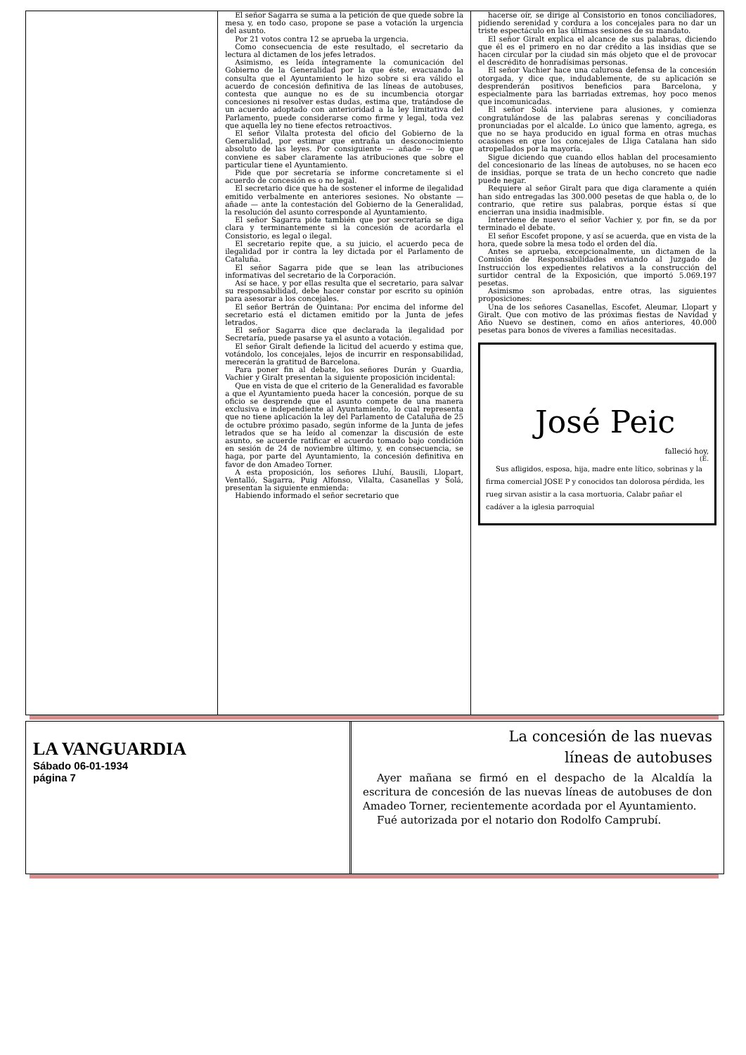El señor Sagarra se suma a la petición de que quede sobre la mesa y, en todo caso, propone se pase a votación la urgencia del asunto.
Por 21 votos contra 12 se aprueba la urgencia.
Como consecuencia de este resultado, el secretario da lectura al dictamen de los jefes letrados.
Asimismo, es leída íntegramente la comunicación del Gobierno de la Generalidad por la que éste, evacuando la consulta que el Ayuntamiento le hizo sobre si era válido el acuerdo de concesión definitiva de las líneas de autobuses, contesta que aunque no es de su incumbencia otorgar concesiones ni resolver estas dudas, estima que, tratándose de un acuerdo adoptado con anterioridad a la ley limitativa del Parlamento, puede considerarse como firme y legal, toda vez que aquella ley no tiene efectos retroactivos.
El señor Vilalta protesta del oficio del Gobierno de la Generalidad, por estimar que entraña un desconocimiento absoluto de las leyes. Por consiguiente — añade — lo que conviene es saber claramente las atribuciones que sobre el particular tiene el Ayuntamiento.
Pide que por secretaría se informe concretamente si el acuerdo de concesión es o no legal.
El secretario dice que ha de sostener el informe de ilegalidad emitido verbalmente en anteriores sesiones. No obstante — añade — ante la contestación del Gobierno de la Generalidad, la resolución del asunto corresponde al Ayuntamiento.
El señor Sagarra pide también que por secretaría se diga clara y terminantemente si la concesión de acordarla el Consistorio, es legal o ilegal.
El secretario repite que, a su juicio, el acuerdo peca de ilegalidad por ir contra la ley dictada por el Parlamento de Cataluña.
El señor Sagarra pide que se lean las atribuciones informativas del secretario de la Corporación.
Así se hace, y por ellas resulta que el secretario, para salvar su responsabilidad, debe hacer constar por escrito su opinión para asesorar a los concejales.
El señor Bertrán de Quintana: Por encima del informe del secretario está el dictamen emitido por la Junta de jefes letrados.
El señor Sagarra dice que declarada la ilegalidad por Secretaría, puede pasarse ya el asunto a votación.
El señor Giralt defiende la licitud del acuerdo y estima que, votándolo, los concejales, lejos de incurrir en responsabilidad, merecerán la gratitud de Barcelona.
Para poner fin al debate, los señores Durán y Guardia, Vachier y Giralt presentan la siguiente proposición incidental:
Que en vista de que el criterio de la Generalidad es favorable a que el Ayuntamiento pueda hacer la concesión, porque de su oficio se desprende que el asunto compete de una manera exclusiva e independiente al Ayuntamiento, lo cual representa que no tiene aplicación la ley del Parlamento de Cataluña de 25 de octubre próximo pasado, según informe de la Junta de jefes letrados que se ha leído al comenzar la discusión de este asunto, se acuerde ratificar el acuerdo tomado bajo condición en sesión de 24 de noviembre último, y, en consecuencia, se haga, por parte del Ayuntamiento, la concesión definitiva en favor de don Amadeo Torner.
A esta proposición, los señores Lluhí, Bausili, Llopart, Ventalló, Sagarra, Puig Alfonso, Vilalta, Casanellas y Solá, presentan la siguiente enmienda:
Habiendo informado el señor secretario que
hacerse oír, se dirige al Consistorio en tonos conciliadores, pidiendo serenidad y cordura a los concejales para no dar un triste espectáculo en las últimas sesiones de su mandato.
El señor Giralt explica el alcance de sus palabras, diciendo que él es el primero en no dar crédito a las insidias que se hacen circular por la ciudad sin más objeto que el de provocar el descrédito de honradísimas personas.
El señor Vachier hace una calurosa defensa de la concesión otorgada, y dice que, indudablemente, de su aplicación se desprenderán positivos beneficios para Barcelona, y especialmente para las barriadas extremas, hoy poco menos que incomunicadas.
El señor Solá interviene para alusiones, y comienza congratulándose de las palabras serenas y conciliadoras pronunciadas por el alcalde. Lo único que lamento, agrega, es que no se haya producido en igual forma en otras muchas ocasiones en que los concejales de Lliga Catalana han sido atropellados por la mayoría.
Sigue diciendo que cuando ellos hablan del procesamiento del concesionario de las líneas de autobuses, no se hacen eco de insidias, porque se trata de un hecho concreto que nadie puede negar.
Requiere al señor Giralt para que diga claramente a quién han sido entregadas las 300.000 pesetas de que habla o, de lo contrario, que retire sus palabras, porque éstas sí que encierran una insidia inadmisible.
Interviene de nuevo el señor Vachier y, por fin, se da por terminado el debate.
El señor Escofet propone, y así se acuerda, que en vista de la hora, quede sobre la mesa todo el orden del día.
Antes se aprueba, excepcionalmente, un dictamen de la Comisión de Responsabilidades enviando al Juzgado de Instrucción los expedientes relativos a la construcción del surtidor central de la Exposición, que importó 5.069.197 pesetas.
Asimismo son aprobadas, entre otras, las siguientes proposiciones:
Una de los señores Casanellas, Escofet, Aleumar, Llopart y Giralt. Que con motivo de las próximas fiestas de Navidad y Año Nuevo se destinen, como en años anteriores, 40.000 pesetas para bonos de víveres a familias necesitadas.
José Peic
falleció hoy,
(E.
Sus afligidos, esposa, hija, madre ente lítico, sobrinas y la firma comercial JOSE P y conocidos tan dolorosa pérdida, les rueg sirvan asistir a la casa mortuoria, Calabr pañar el cadáver a la iglesia parroquial
LA VANGUARDIA
Sábado 06-01-1934
página 7
La concesión de las nuevas
líneas de autobuses
Ayer mañana se firmó en el despacho de la Alcaldía la escritura de concesión de las nuevas líneas de autobuses de don Amadeo Torner, recientemente acordada por el Ayuntamiento.
Fué autorizada por el notario don Rodolfo Camprubí.